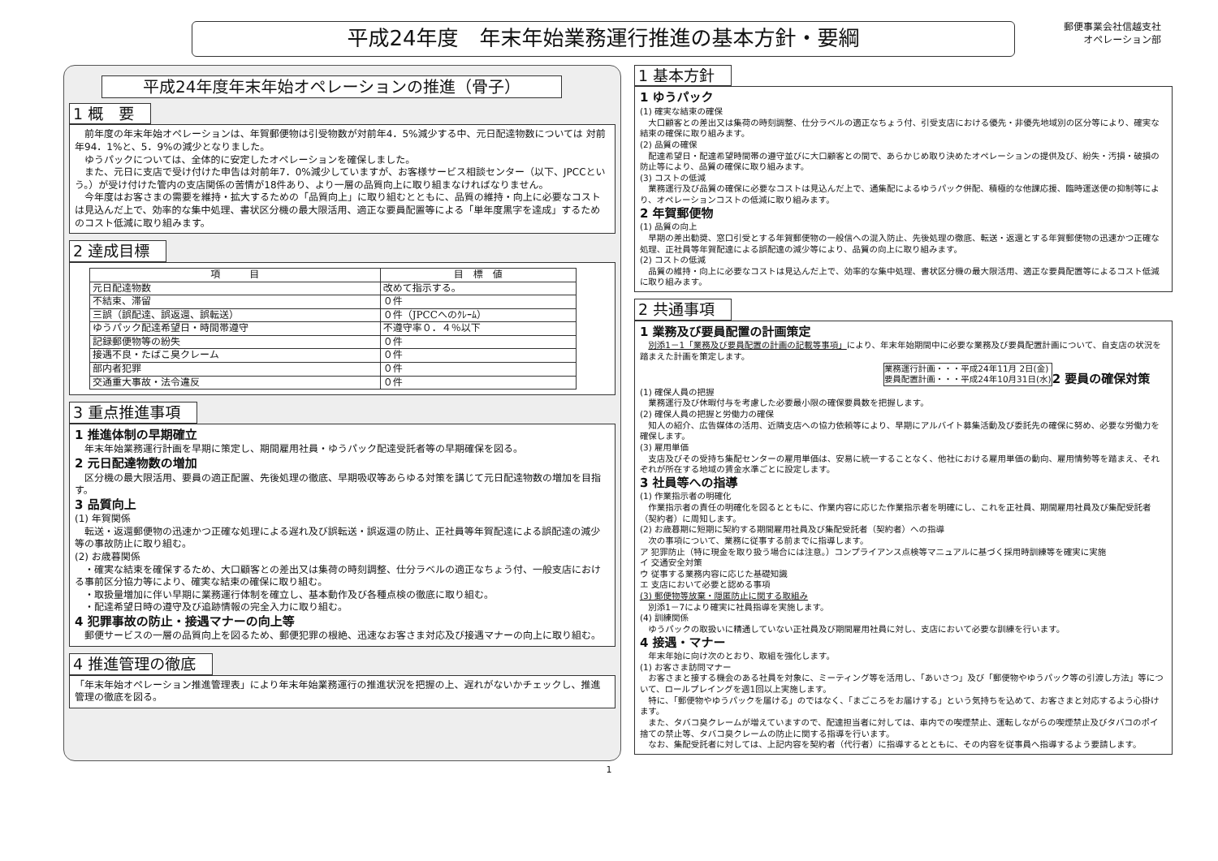平成24年度　年末年始業務運行推進の基本方針・要綱
郵便事業会社信越支社
オペレーション部
平成24年度年末年始オペレーションの推進（骨子）
1 概　要
　前年度の年末年始オペレーションは、年賀郵便物は引受物数が対前年4．5%減少する中、元日配達物数については 対前年94．1%と、5．9%の減少となりました。
　ゆうパックについては、全体的に安定したオペレーションを確保しました。
　また、元日に支店で受け付けた申告は対前年7．0%減少していますが、お客様サービス相談センター（以下、JPCCという。）が受け付けた管内の支店関係の苦情が18件あり、より一層の品質向上に取り組まなければなりません。
　今年度はお客さまの需要を維持・拡大するための「品質向上」に取り組むとともに、品質の維持・向上に必要なコストは見込んだ上で、効率的な集中処理、書状区分機の最大限活用、適正な要員配置等による「単年度黒字を達成」するためのコスト低減に取り組みます。
2 達成目標
| 項 目 | 目 標 値 |
| --- | --- |
| 元日配達物数 | 改めて指示する。 |
| 不結束、滞留 | ０件 |
| 三誤（誤配達、誤返還、誤転送） | ０件（JPCCへのｸﾚｰﾑ） |
| ゆうパック配達希望日・時間帯遵守 | 不遵守率０．４％以下 |
| 記録郵便物等の紛失 | ０件 |
| 接遇不良・たばこ臭クレーム | ０件 |
| 部内者犯罪 | ０件 |
| 交通重大事故・法令違反 | ０件 |
3 重点推進事項
1 推進体制の早期確立
　年末年始業務運行計画を早期に策定し、期間雇用社員・ゆうパック配達受託者等の早期確保を図る。
2 元日配達物数の増加
　区分機の最大限活用、要員の適正配置、先後処理の徹底、早期吸収等あらゆる対策を講じて元日配達物数の増加を目指す。
3 品質向上
(1) 年賀関係
　転送・返還郵便物の迅速かつ正確な処理による遅れ及び誤転送・誤返還の防止、正社員等年賀配達による誤配達の減少等の事故防止に取り組む。
(2) お歳暮関係
　・確実な結束を確保するため、大口顧客との差出又は集荷の時刻調整、仕分ラベルの適正なちょう付、一般支店における事前区分協力等により、確実な結束の確保に取り組む。
　・取扱量増加に伴い早期に業務運行体制を確立し、基本動作及び各種点検の徹底に取り組む。
　・配達希望日時の遵守及び追跡情報の完全入力に取り組む。
4 犯罪事故の防止・接遇マナーの向上等
　郵便サービスの一層の品質向上を図るため、郵便犯罪の根絶、迅速なお客さま対応及び接遇マナーの向上に取り組む。
4 推進管理の徹底
「年末年始オペレーション推進管理表」により年末年始業務運行の推進状況を把握の上、遅れがないかチェックし、推進管理の徹底を図る。
1 基本方針
1 ゆうパック
(1) 確実な結束の確保
　大口顧客との差出又は集荷の時刻調整、仕分ラベルの適正なちょう付、引受支店における優先・非優先地域別の区分等により、確実な結束の確保に取り組みます。
(2) 品質の確保
　配達希望日・配達希望時間帯の遵守並びに大口顧客との間で、あらかじめ取り決めたオペレーションの提供及び、紛失・汚損・破損の防止等により、品質の確保に取り組みます。
(3) コストの低減
　業務運行及び品質の確保に必要なコストは見込んだ上で、通集配によるゆうパック併配、積極的な他課応援、臨時運送便の抑制等により、オペレーションコストの低減に取り組みます。
2 年賀郵便物
(1) 品質の向上
　早期の差出勧奨、窓口引受とする年賀郵便物の一般信への混入防止、先後処理の徹底、転送・返還とする年賀郵便物の迅速かつ正確な処理、正社員等年賀配達による誤配達の減少等により、品質の向上に取り組みます。
(2) コストの低減
　品質の維持・向上に必要なコストは見込んだ上で、効率的な集中処理、書状区分機の最大限活用、適正な要員配置等によるコスト低減に取り組みます。
2 共通事項
1 業務及び要員配置の計画策定
　別添1－1「業務及び要員配置の計画の記載等事項」により、年末年始期間中に必要な業務及び要員配置計画について、自支店の状況を踏まえた計画を策定します。
業務運行計画・・・平成24年11月 2日(金)
要員配置計画・・・平成24年10月31日(水)
2 要員の確保対策
(1) 確保人員の把握
　業務運行及び休暇付与を考慮した必要最小限の確保要員数を把握します。
(2) 確保人員の把握と労働力の確保
　知人の紹介、広告媒体の活用、近隣支店への協力依頼等により、早期にアルバイト募集活動及び委託先の確保に努め、必要な労働力を確保します。
(3) 雇用単価
　支店及びその受持ち集配センターの雇用単価は、安易に統一することなく、他社における雇用単価の動向、雇用情勢等を踏まえ、それぞれが所在する地域の賃金水準ごとに設定します。
3 社員等への指導
(1) 作業指示者の明確化
　作業指示者の責任の明確化を図るとともに、作業内容に応じた作業指示者を明確にし、これを正社員、期間雇用社員及び集配受託者（契約者）に周知します。
(2) お歳暮期に短期に契約する期間雇用社員及び集配受託者（契約者）への指導
　次の事項について、業務に従事する前までに指導します。
ア 犯罪防止（特に現金を取り扱う場合には注意。）コンプライアンス点検等マニュアルに基づく採用時訓練等を確実に実施
イ 交通安全対策
ウ 従事する業務内容に応じた基礎知識
エ 支店において必要と認める事項
(3) 郵便物等放棄・隠匿防止に関する取組み
　別添1－7により確実に社員指導を実施します。
(4) 訓練関係
　ゆうパックの取扱いに精通していない正社員及び期間雇用社員に対し、支店において必要な訓練を行います。
4 接遇・マナー
　年末年始に向け次のとおり、取組を強化します。
(1) お客さま訪問マナー
　お客さまと接する機会のある社員を対象に、ミーティング等を活用し、「あいさつ」及び「郵便物やゆうパック等の引渡し方法」等について、ロールプレイングを週1回以上実施します。
　特に、「郵便物やゆうパックを届ける」のではなく、「まごころをお届けする」という気持ちを込めて、お客さまと対応するよう心掛けます。
　また、タバコ臭クレームが増えていますので、配達担当者に対しては、車内での喫煙禁止、運転しながらの喫煙禁止及びタバコのポイ捨ての禁止等、タバコ臭クレームの防止に関する指導を行います。
　なお、集配受託者に対しては、上記内容を契約者（代行者）に指導するとともに、その内容を従事員へ指導するよう要請します。
1